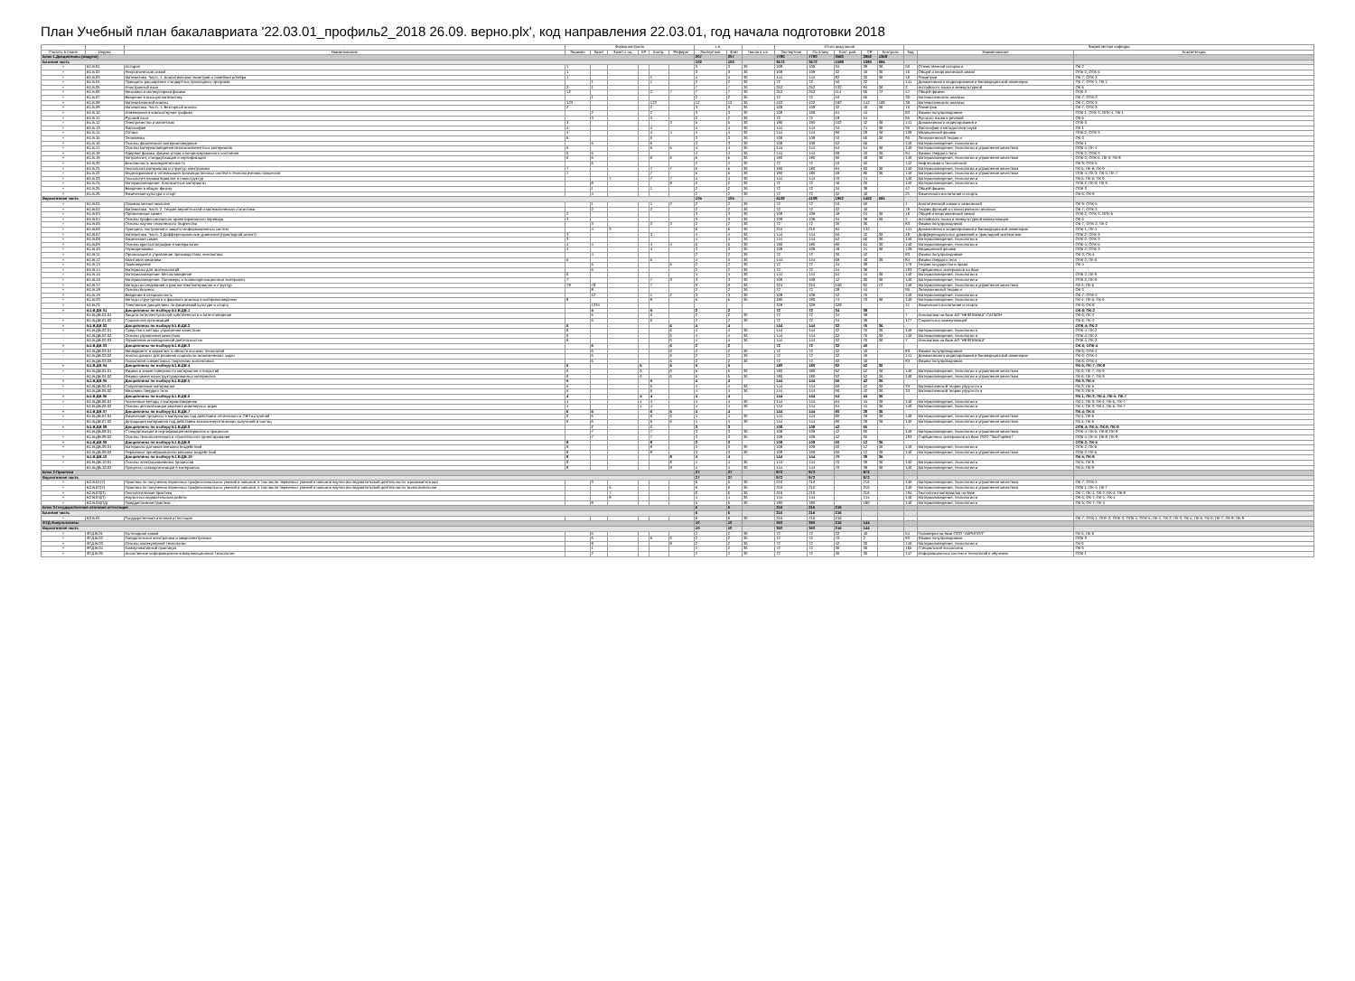План Учебный план бакалавриата '22.03.01_профиль2_2018 26.09. верно.plx', код направления 22.03.01, год начала подготовки 2018
| - | - | - | Форма контроля | | | | | | з.е. | | - | Итого акад.часов | | | | | Закрепленная кафедра | | |
| --- | --- | --- | --- | --- | --- | --- | --- | --- | --- | --- | --- | --- | --- | --- | --- | --- | --- | --- | --- |
| Считать в плане | Индекс | Наименование | Экзамен | Зачет | Зачет с оц. | КР | Контр. | Реферат | Экспертное | Факт | Часов в з.е. | Экспертное | По плану | Конт. раб. | СР | Контроль | Код | Наименование | Компетенции |
| Блок 1.Дисциплины (модули) | | | | | | | | | 207 | 207 | | 7780 | 7780 | 3560 | 2852 | 1368 | | | |
| Базовая часть | | | | | | | | | 102 | 102 | | 3672 | 3672 | 1598 | 1390 | 684 | | | |
| + | Б1.Б.01 | История | 1 | | | | | | 3 | 3 | 36 | 108 | 108 | 34 | 38 | 36 | 50 | Отечественной истории и | ОК-2 |
| + | Б1.Б.02 | Неорганическая химия | 1 | | | | | | 3 | 3 | 36 | 108 | 108 | 32 | 40 | 36 | 46 | Общей и неорганической химии | ОПК-2; ОПК-5 |
| + | Б1.Б.03 | Математика. Часть 1. Аналитическая геометрия и линейная алгебра | 1 | | | | 1 | | 4 | 4 | 36 | 144 | 144 | 82 | 26 | 36 | 10 | Геометрии | ОК-7; ОПК-3 |
| + | Б1.Б.04 | Принципы расширения стандартных прикладных программ | | 1 | | | 1 | | 2 | 2 | 36 | 72 | 72 | 50 | 22 | | 141 | Динамического моделирования и биомедицинской инженерии | ОК-7; ОПК-1; ПК-1 |
| + | Б1.Б.05 | Иностранный язык | 2 | 1 | | | | | 7 | 7 | 36 | 252 | 252 | 132 | 84 | 36 | 2 | Английского языка и межкультурной | ОК-5 |
| + | Б1.Б.06 | Механика и молекулярная физика | 12 | | | | 2 | 7 | 7 | 7 | 36 | 252 | 252 | 114 | 66 | 72 | 47 | Общей физики | ОПК-3 |
| + | Б1.Б.07 | Введение в высшую математику | | 1 | | | | | 2 | 2 | 36 | 72 | 72 | 16 | 56 | | 30 | Математического анализа | ОК-7; ОПК-3 |
| + | Б1.Б.08 | Математический анализ | 123 | | | | 123 | | 12 | 12 | 36 | 432 | 432 | 182 | 142 | 108 | 30 | Математического анализа | ОК-7; ОПК-3 |
| + | Б1.Б.09 | Математика. Часть 1. Векторный анализ | 2 | | | | 2 | | 3 | 3 | 36 | 108 | 108 | 32 | 40 | 36 | 10 | Геометрии | ОК-7; ОПК-3 |
| + | Б1.Б.10 | Инженерная и компьютерная графика | | 2 | | | 2 | | 3 | 3 | 36 | 108 | 108 | 64 | 44 | | 83 | Физики полупроводников | ОПК-1; ОПК-3; ОПК-4; ПК-1 |
| + | Б1.Б.11 | Русский язык | | 3 | | | 3 | | 2 | 2 | 36 | 72 | 72 | 18 | 54 | | 65 | Русского языка и речевой | ОК-5 |
| + | Б1.Б.12 | Электричество и магнетизм | 3 | | | | | 3 | 5 | 5 | 36 | 180 | 180 | 102 | 42 | 36 | 141 | Динамического моделирования и | ОПК-3 |
| + | Б1.Б.13 | Философия | 4 | | | | 4 | | 4 | 4 | 36 | 144 | 144 | 34 | 74 | 36 | 90 | Философии и методологии науки | ОК-1 |
| + | Б1.Б.14 | Оптика | 4 | | | | 4 | 4 | 4 | 4 | 36 | 144 | 144 | 80 | 28 | 36 | 139 | Медицинской физики | ОПК-2; ОПК-3 |
| + | Б1.Б.15 | Экономика | 5 | | | | 5 | | 3 | 3 | 36 | 108 | 108 | 16 | 56 | 36 | 95 | Экономической теории и | ОК-3 |
| + | Б1.Б.16 | Основы физического материаловедения | | 5 | | | 5 | | 3 | 3 | 36 | 108 | 108 | 52 | 56 | | 140 | Материаловедения, технологии и | ОПК-1 |
| + | Б1.Б.17 | Основы материаловедения многокомпонентных материалов | 5 | | | | 5 | 5 | 4 | 4 | 36 | 144 | 144 | 54 | 54 | 36 | 140 | Материаловедения, технологии и управления качеством | ОПК-4; ПК-4 |
| + | Б1.Б.18 | Ядерная физика, физика атома и конденсированного состояния | 5 | 5 | | | | | 4 | 4 | 36 | 144 | 144 | 68 | 40 | 36 | 84 | Физики твердого тела | ОПК-2; ОПК-3 |
| + | Б1.Б.19 | Метрология, стандартизация и сертификация | 6 | 6 | | | 6 | 6 | 5 | 5 | 36 | 180 | 180 | 96 | 48 | 36 | 140 | Материаловедения, технологии и управления качеством | ОПК-3; ОПК-5; ПК-3; ПК-8 |
| + | Б1.Б.20 | Безопасность жизнедеятельности | | 6 | | | | | 2 | 2 | 36 | 72 | 72 | 16 | 56 | | 142 | Нефтехимии и техногенной | ОК-9; ОПК-5 |
| + | Б1.Б.21 | Технология материалов и структур электроники | 7 | | | | 7 | 7 | 5 | 5 | 36 | 180 | 180 | 84 | 60 | 36 | 140 | Материаловедения, технологии и управления качеством | ПК-5; ПК-8; ПК-9 |
| + | Б1.Б.22 | Моделирование и оптимизация производственных систем и технологических процессов | 7 | | | | 7 | | 5 | 5 | 36 | 180 | 180 | 58 | 86 | 36 | 140 | Материаловедения, технологии и управления качеством | ОПК-4; ПК-3; ПК-4; ПК-7 |
| + | Б1.Б.23 | Технология наноматериалов и наноструктур | | | 7 | | 7 | 7 | 4 | 4 | 36 | 144 | 144 | 70 | 74 | | 140 | Материаловедения, технологии и | ПК-5; ПК-6; ПК-9 |
| + | Б1.Б.24 | Материаловедение. Композитные материалы | | 8 | | | | 8 | 2 | 2 | 36 | 72 | 72 | 46 | 26 | | 140 | Материаловедения, технологии и | ОПК-2; ПК-6; ПК-9 |
| + | Б1.Б.25 | Введение в общую физику | | 1 | | | 1 | | 2 | 2 | 36 | 72 | 72 | 34 | 38 | | 47 | Общей физики | ОПК-3 |
| + | Б1.Б.26 | Физическая культура и спорт | | 4 | | | | | 2 | 2 | 36 | 72 | 72 | 32 | 40 | | 21 | Физического воспитания и спорта | ОК-6; ОК-8 |
| Вариативная часть | | | | | | | | | 105 | 105 | | 4108 | 4108 | 1962 | 1462 | 684 | | | |
| + | Б1.В.01 | Промышленная экология | | 1 | | | 1 | 2 | 2 | 2 | 36 | 72 | 72 | 16 | 56 | | 1 | Аналитической химии и химической | ОК-9; ОПК-5 |
| + | Б1.В.02 | Математика. Часть 2. Теория вероятностей и математическая статистика | | 2 | | | 2 | | 2 | 2 | 36 | 72 | 72 | 32 | 40 | | 78 | Теории функций и стохастического анализа | ОК-7; ОПК-3 |
| + | Б1.В.03 | Органическая химия | 2 | | | | | | 3 | 3 | 36 | 108 | 108 | 48 | 24 | 36 | 46 | Общей и неорганической химии | ОПК-2; ОПК-3; ОПК-5 |
| + | Б1.В.04 | Основы профессионально-ориентированного перевода | 3 | | | | | | 3 | 3 | 36 | 108 | 108 | 34 | 38 | 36 | 2 | Английского языка и межкультурной коммуникации | ОК-5 |
| + | Б1.В.05 | Основы научно-технического творчества | | 3 | | | 3 | 3 | 2 | 2 | 36 | 72 | 72 | 36 | 36 | | 83 | Физики полупроводников | ОК-7; ОПК-2; ПК-2 |
| + | Б1.В.06 | Принципы построения и защиты информационных систем | | 4 | 3 | | | | 6 | 6 | 36 | 216 | 216 | 84 | 132 | | 141 | Динамического моделирования и биомедицинской инженерии | ОПК-1; ПК-1 |
| + | Б1.В.07 | Математика. Часть 3.Дифференциальные уравнения (прикладной аспект) | 3 | | | | 3 | | 4 | 4 | 36 | 144 | 144 | 66 | 42 | 36 | 16 | Дифференциальных уравнений и прикладной математики | ОПК-2; ОПК-3 |
| + | Б1.В.08 | Физическая химия | 3 | | | | | | 4 | 4 | 36 | 144 | 144 | 52 | 56 | 36 | 140 | Материаловедения, технологии и | ОПК-2; ОПК-3 |
| + | Б1.В.09 | Основы кристаллографии и минералогии | 4 | 4 | | | 4 | 4 | 5 | 5 | 36 | 180 | 180 | 80 | 64 | 36 | 140 | Материаловедения, технологии и | ОПК-4; ОПК-5 |
| + | Б1.В.10 | Термодинамика | 4 | | | | 4 | | 3 | 3 | 36 | 108 | 108 | 48 | 24 | 36 | 139 | Медицинской физики | ОПК-2; ОПК-3 |
| + | Б1.В.11 | Организация и управление производством, инноватика | | 4 | | | | | 2 | 2 | 36 | 72 | 72 | 30 | 42 | | 83 | Физики полупроводников | ОК-3; ОК-4 |
| + | Б1.В.12 | Квантовая механика | 5 | | | | 5 | | 4 | 4 | 36 | 144 | 144 | 68 | 40 | 36 | 84 | Физики твердого тела | ОПК-2; ПК-6 |
| + | Б1.В.13 | Правоведение | | 5 | | | | 5 | 2 | 2 | 36 | 72 | 72 | 34 | 38 | | 176 | Теории государства и права | ОК-4 |
| + | Б1.В.14 | Материалы для экотехнологий | | 5 | | | | | 2 | 2 | 36 | 72 | 72 | 34 | 38 | | 193 | Сорбционных материалов на базе | |
| + | Б1.В.15 | Материаловедение. Металловедение | 6 | | | | | | 4 | 4 | 36 | 144 | 144 | 64 | 44 | 36 | 140 | Материаловедения, технологии и | ОПК-2; ПК-9 |
| + | Б1.В.16 | Материаловедение. Полимеры и поликонденсационные материалы | 7 | | | | 7 | 3 | 3 | 3 | 36 | 108 | 108 | 42 | 30 | 36 | 140 | Материаловедения, технологии и | ОПК-2; ПК-9 |
| + | Б1.В.17 | Методы исследования и диагностики материалов и структур | 78 | 78 | | | 7 | | 9 | 9 | 36 | 324 | 324 | 160 | 92 | 72 | 140 | Материаловедения, технологии и управления качеством | ПК-4; ПК-5 |
| + | Б1.В.18 | Основы бизнеса | | 8 | | | | | 2 | 2 | 36 | 72 | 72 | 28 | 44 | | 95 | Экономической теории и | ОК-3 |
| + | Б1.В.19 | Введение в специальность | | 12 | | | 1 | 2 | 3 | 3 | 36 | 108 | 108 | 32 | 76 | | 140 | Материаловедения, технологии и | ОК-7; ОПК-2 |
| + | Б1.В.20 | Методы структурного и фазового анализа в материаловедении | 8 | | | | 8 | | 5 | 5 | 36 | 180 | 180 | 74 | 70 | 36 | 140 | Материаловедения, технологии и | ПК-4; ПК-5; ПК-6 |
| + | Б1.В.21 | Элективные дисциплины по физической культуре и спорту | | 1234 | | | | | | | | 328 | 328 | 328 | | | 21 | Физического воспитания и спорта | ОК-6; ОК-8 |
| + | Б1.В.ДВ.01 | Дисциплины по выбору Б1.В.ДВ.1 | | 5 | | | 5 | | 2 | 2 | | 72 | 72 | 34 | 38 | | | | ОК-6; ПК-2 |
| - | Б1.В.ДВ.01.01 | Защита интеллектуальной собственности и патентоведение | | 5 | | | 5 | | 2 | 2 | 36 | 72 | 72 | 34 | 38 | | 7 | Инноватики на базе АО "НЕФТЕМАШ"-САПКОН | ОК-6; ПК-2 |
| + | Б1.В.ДВ.01.02 | Социология организаций | | 5 | | | 5 | | 2 | 2 | 36 | 72 | 72 | 34 | 38 | | 177 | Социальных коммуникаций | ОК-6; ПК-2 |
| + | Б1.В.ДВ.02 | Дисциплины по выбору Б1.В.ДВ.2 | 6 | | | | | 6 | 4 | 4 | | 144 | 144 | 32 | 76 | 36 | | | ОПК-4; ПК-2 |
| + | Б1.В.ДВ.02.01 | Средства и методы управления качеством | 6 | | | | | 6 | 4 | 4 | 36 | 144 | 144 | 32 | 76 | 36 | 140 | Материаловедения, технологии и | ОПК-4; ПК-2 |
| - | Б1.В.ДВ.02.02 | Основы управления качеством | 6 | | | | | 6 | 4 | 4 | 36 | 144 | 144 | 32 | 76 | 36 | 140 | Материаловедения, технологии и | ОПК-4; ПК-2 |
| - | Б1.В.ДВ.02.03 | Управление инновационной деятельностью | 6 | | | | | 6 | 4 | 4 | 36 | 144 | 144 | 32 | 76 | 36 | 7 | Инноватики на базе АО "НЕФТЕМАШ" | ОПК-4; ПК-2 |
| + | Б1.В.ДВ.03 | Дисциплины по выбору Б1.В.ДВ.3 | | 6 | | | | 6 | 2 | 2 | | 72 | 72 | 32 | 40 | | | | ОК-6; ОПК-4 |
| + | Б1.В.ДВ.03.01 | Менеджмент и маркетинг в области высоких технологий | | 6 | | | | 6 | 2 | 2 | 36 | 72 | 72 | 32 | 40 | | 83 | Физики полупроводников | ОК-6; ОПК-4 |
| - | Б1.В.ДВ.03.02 | Анализ данных для решения социально-экономических задач | | 6 | | | | 6 | 2 | 2 | 36 | 72 | 72 | 32 | 40 | | 141 | Динамического моделирования и биомедицинской инженерии | ОК-6; ОПК-4 |
| - | Б1.В.ДВ.03.03 | Психология совместимых творческих коллективов | | 6 | | | | 6 | 2 | 2 | 36 | 72 | 72 | 32 | 40 | | 83 | Физики полупроводников | ОК-6; ОПК-4 |
| + | Б1.В.ДВ.04 | Дисциплины по выбору Б1.В.ДВ.4 | 6 | | | 6 | | 6 | 5 | 5 | | 180 | 180 | 92 | 52 | 36 | | | ПК-6; ПК-7; ПК-9 |
| + | Б1.В.ДВ.04.01 | Физика и химия поверхности материалов и покрытий | 6 | | | 6 | | 6 | 5 | 5 | 36 | 180 | 180 | 92 | 52 | 36 | 140 | Материаловедения, технологии и управления качеством | ПК-6; ПК-7; ПК-9 |
| - | Б1.В.ДВ.04.02 | Физико-химия наноструктурированных материалов | 6 | | | 6 | | 6 | 5 | 5 | 36 | 180 | 180 | 92 | 52 | 36 | 140 | Материаловедения, технологии и управления качеством | ПК-6; ПК-7; ПК-9 |
| + | Б1.В.ДВ.05 | Дисциплины по выбору Б1.В.ДВ.5 | 5 | | | | 5 | | 4 | 4 | | 144 | 144 | 66 | 42 | 36 | | | ПК-3; ПК-5 |
| + | Б1.В.ДВ.05.01 | Сопротивление материалов | 5 | | | | 5 | | 4 | 4 | 36 | 144 | 144 | 66 | 42 | 36 | 33 | Математической теории упругости и | ПК-3; ПК-5 |
| - | Б1.В.ДВ.05.02 | Механика твердого тела | 5 | | | | 5 | | 4 | 4 | 36 | 144 | 144 | 66 | 42 | 36 | 33 | Математической теории упругости и | ПК-3; ПК-5 |
| + | Б1.В.ДВ.06 | Дисциплины по выбору Б1.В.ДВ.6 | 4 | | | 4 | 4 | | 4 | 4 | | 144 | 144 | 64 | 44 | 36 | | | ПК-1; ПК-3; ПК-4; ПК-5; ПК-7 |
| + | Б1.В.ДВ.06.01 | Численные методы в материаловедении | 4 | | | 4 | 4 | | 4 | 4 | 36 | 144 | 144 | 64 | 44 | 36 | 140 | Материаловедения, технологии и | ПК-1; ПК-3; ПК-4; ПК-5; ПК-7 |
| - | Б1.В.ДВ.06.02 | Основы автоматизации решения инженерных задач | 4 | | | 4 | 4 | | 4 | 4 | 36 | 144 | 144 | 64 | 44 | 36 | 140 | Материаловедения, технологии и | ПК-1; ПК-3; ПК-4; ПК-5; ПК-7 |
| + | Б1.В.ДВ.07 | Дисциплины по выбору Б1.В.ДВ.7 | 6 | 6 | | | 6 | 6 | 4 | 4 | | 144 | 144 | 80 | 28 | 36 | | | ПК-4; ПК-6 |
| + | Б1.В.ДВ.07.01 | Физические процессы в материалах под действием оптического и СВЧ излучений | 6 | 6 | | | 6 | 6 | 4 | 4 | 36 | 144 | 144 | 80 | 28 | 36 | 140 | Материаловедения, технологии и управления качеством | ПК-4; ПК-6 |
| - | Б1.В.ДВ.07.02 | Деградация материалов под действием высокоэнергетических излучений и частиц | 6 | 6 | | | 6 | 6 | 4 | 4 | 36 | 144 | 144 | 80 | 28 | 36 | 140 | Материаловедения, технологии и управления качеством | ПК-4; ПК-6 |
| + | Б1.В.ДВ.08 | Дисциплины по выбору Б1.В.ДВ.8 | | 7 | | | 7 | | 3 | 3 | | 108 | 108 | 42 | 66 | | | | ОПК-4; ПК-5; ПК-8; ПК-9 |
| - | Б1.В.ДВ.08.01 | Стандартизация и сертификация материалов и процессов | | 7 | | | 7 | | 3 | 3 | 36 | 108 | 108 | 42 | 66 | | 140 | Материаловедения, технологии и управления качеством | ОПК-4; ПК-5; ПК-8; ПК-9 |
| + | Б1.В.ДВ.08.02 | Основы технологического и строительного проектирования | | 7 | | | 7 | | 3 | 3 | 36 | 108 | 108 | 42 | 66 | | 193 | Сорбционных материалов на базе ООО "ЭкоСорбент" | ОПК-4; ПК-5; ПК-8; ПК-9 |
| + | Б1.В.ДВ.09 | Дисциплины по выбору Б1.В.ДВ.9 | 8 | | | | 8 | | 3 | 3 | | 108 | 108 | 60 | 12 | 36 | | | ОПК-2; ПК-5 |
| + | Б1.В.ДВ.09.01 | Материалы датчиков внешних воздействий | 8 | | | | 8 | | 3 | 3 | 36 | 108 | 108 | 60 | 12 | 36 | 140 | Материаловедения, технологии и | ОПК-2; ПК-5 |
| - | Б1.В.ДВ.09.02 | Первичные преобразователи внешних воздействий | 8 | | | | 8 | | 3 | 3 | 36 | 108 | 108 | 60 | 12 | 36 | 140 | Материаловедения, технологии и управления качеством | ОПК-2; ПК-5 |
| + | Б1.В.ДВ.10 | Дисциплины по выбору Б1.В.ДВ.10 | 8 | | | | | 8 | 4 | 4 | | 144 | 144 | 70 | 38 | 36 | | | ПК-5; ПК-9 |
| + | Б1.В.ДВ.10.01 | Основы электрохимических процессов | 8 | | | | | 8 | 4 | 4 | 36 | 144 | 144 | 70 | 38 | 36 | 140 | Материаловедения, технологии и | ПК-5; ПК-9 |
| - | Б1.В.ДВ.10.02 | Процессы самоорганизации в материалах | 8 | | | | | 8 | 4 | 4 | 36 | 144 | 144 | 70 | 38 | 36 | 140 | Материаловедения, технологии и | ПК-5; ПК-9 |
| Блок 2.Практики | | | | | | | | | 27 | 27 | | 972 | 972 | | 972 | | | | |
| Вариативная часть | | | | | | | | | 27 | 27 | | 972 | 972 | | 972 | | | | |
| + | Б2.В.01(У) | Практика по получению первичных профессиональных умений и навыков, в том числе первичных умений и навыков научно-исследовательской деятельности: ознакомительная | | 3 | | | | | 6 | 6 | 36 | 216 | 216 | | 216 | | 140 | Материаловедения, технологии и управления качеством | ОК-7; ОПК-1 |
| + | Б2.В.02(У) | Практика по получению первичных профессиональных умений и навыков, в том числе первичных умений и навыков научно-исследовательской деятельности: вычислительная | | | 5 | | | | 6 | 6 | 36 | 216 | 216 | | 216 | | 140 | Материаловедения, технологии и управления качеством | ОПК-1; ПК-1; ПК-7 |
| + | Б2.В.03(П) | Технологическая практика | | | 7 | | | | 6 | 6 | 36 | 216 | 216 | | 216 | | 194 | Технологии материалов на базе | ОК-7; ПК-1; ПК-2; ПК-4; ПК-8 |
| + | Б2.В.04(П) | Научно-исследовательская работа | | | 8 | | | | 4 | 4 | 36 | 144 | 144 | | 144 | | 140 | Материаловедения, технологии и | ОК-5; ОК-7; ПК-1; ПК-4 |
| + | Б2.В.05(Пд) | Преддипломная практика | | 8 | | | | | 5 | 5 | 36 | 180 | 180 | | 180 | | 140 | Материаловедения, технологии и | ОК-5; ОК-7; ПК-4 |
| Блок 3.Государственная итоговая аттестация | | | | | | | | | 6 | 6 | | 216 | 216 | 216 | | | | | |
| Базовая часть | | | | | | | | | 6 | 6 | | 216 | 216 | 216 | | | | | |
| + | Б3.Б.01 | Государственная итоговая аттестация | | | | | | | 6 | 6 | 36 | 216 | 216 | 216 | | | | | ОК-7; ОПК-1; ОПК-2; ОПК-3; ОПК-4; ОПК-5; ПК-1; ПК-2; ПК-3; ПК-4; ПК-5; ПК-6; ПК-7; ПК-8; ПК-9 |
| ФТД.Факультативы | | | | | | | | | 10 | 10 | | 360 | 360 | 216 | 144 | | | | |
| Вариативная часть | | | | | | | | | 10 | 10 | | 360 | 360 | 216 | 144 | | | | |
| + | ФТД.В.01 | Коллоидная химия | | 5 | | | | | 2 | 2 | 36 | 72 | 72 | 32 | 40 | | 54 | Полимеров на базе ООО "АКРИПОЛ" | ПК-5; ПК-6 |
| + | ФТД.В.02 | Твердотельная электроника и микроэлектроника | | 6 | | | 6 | 6 | 2 | 2 | 36 | 72 | 72 | 70 | 2 | | 83 | Физики полупроводников | ОПК-3 |
| + | ФТД.В.03 | Основы молекулярной технологии | | 8 | | | | 8 | 2 | 2 | 36 | 72 | 72 | 42 | 30 | | 140 | Материаловедения, технологии и | ПК-9 |
| + | ФТД.В.04 | Коммуникативный практикум | | 1 | | | | | 2 | 2 | 36 | 72 | 72 | 36 | 36 | | 165 | Специальной психологии | ОК-6 |
| + | ФТД.В.05 | Ассистивные информационно-коммуникационные технологии | | 2 | | | | | 2 | 2 | 36 | 72 | 72 | 36 | 36 | | 147 | Информационных систем и технологий в обучении | ОПК-1 |